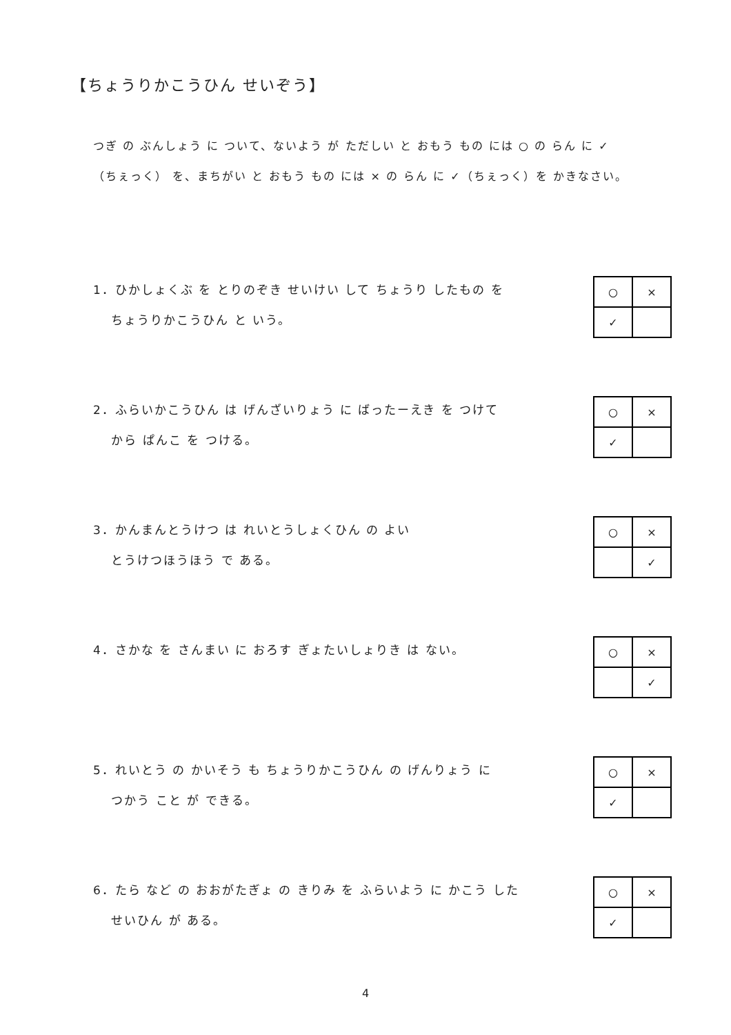【ちょうりかこうひん せいぞう】
つぎ の ぶんしょう に ついて、ないよう が ただしい と おもう もの には ○ の らん に ✓（ちぇっく） を、まちがい と おもう もの には × の らん に ✓（ちぇっく）を かきなさい。
1．ひかしょくぶ を とりのぞき せいけい して ちょうり したもの を
　 ちょうりかこうひん と いう。
| ○ | × |
| ✓ | |
2．ふらいかこうひん は げんざいりょう に ばったーえき を つけて
　 から ぱんこ を つける。
| ○ | × |
| ✓ | |
3．かんまんとうけつ は れいとうしょくひん の よい
　 とうけつほうほう で ある。
| ○ | × |
| | ✓ |
4．さかな を さんまい に おろす ぎょたいしょりき は ない。
| ○ | × |
| | ✓ |
5．れいとう の かいそう も ちょうりかこうひん の げんりょう に
　 つかう こと が できる。
| ○ | × |
| ✓ | |
6．たら など の おおがたぎょ の きりみ を ふらいよう に かこう した
　 せいひん が ある。
| ○ | × |
| ✓ | |
4